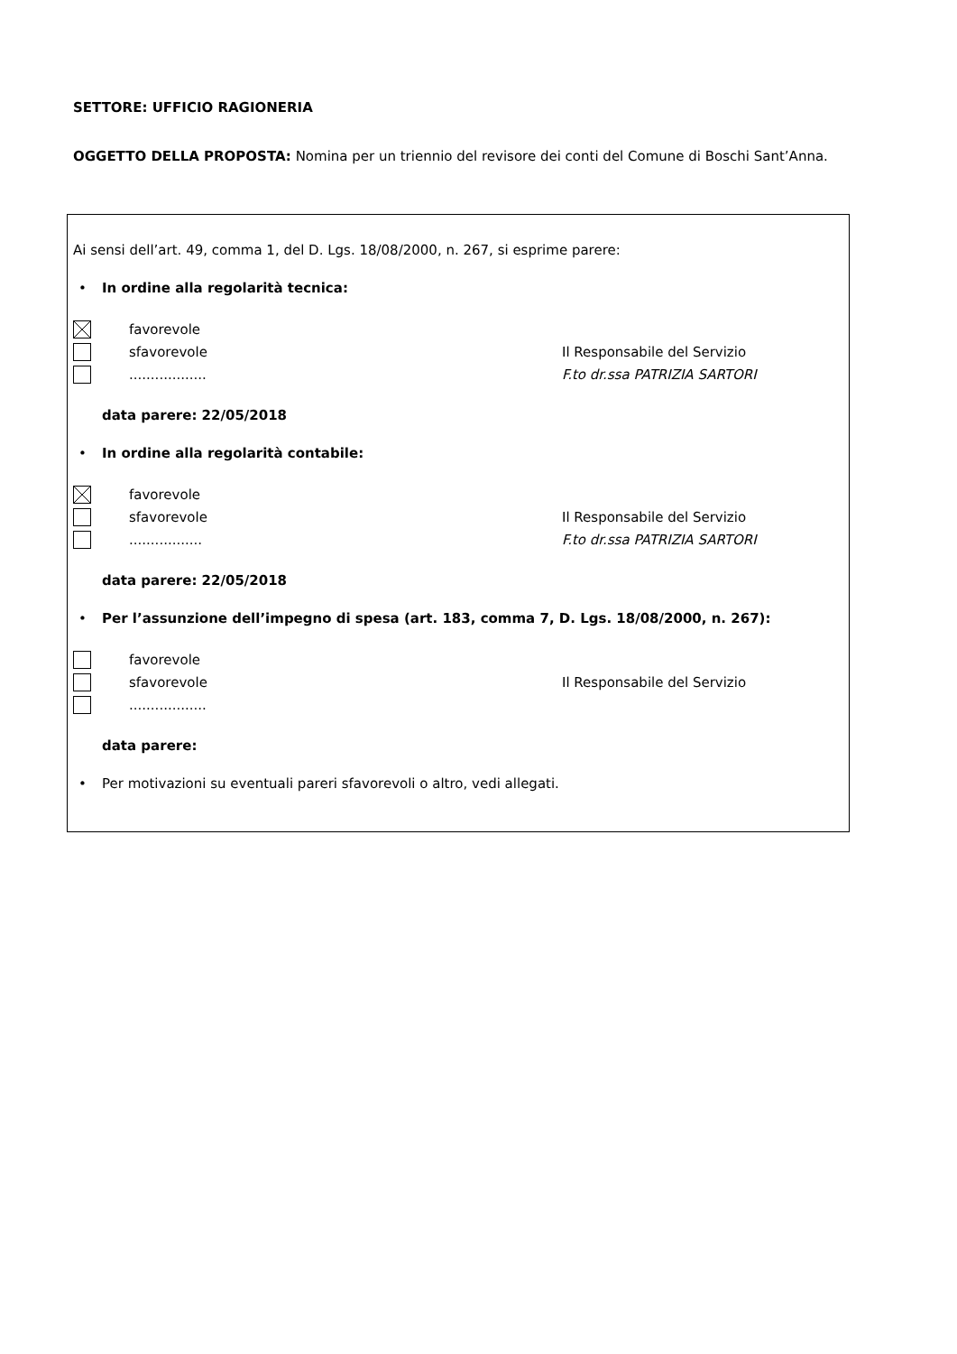SETTORE: UFFICIO RAGIONERIA
OGGETTO DELLA PROPOSTA: Nomina per un triennio del revisore dei conti del Comune di Boschi Sant’Anna.
Ai sensi dell’art. 49, comma 1, del D. Lgs. 18/08/2000, n. 267, si esprime parere:
• In ordine alla regolarità tecnica:
favorevole
sfavorevole Il Responsabile del Servizio
.................. F.to dr.ssa PATRIZIA SARTORI
data parere: 22/05/2018
• In ordine alla regolarità contabile:
favorevole
sfavorevole Il Responsabile del Servizio
................. F.to dr.ssa PATRIZIA SARTORI
data parere: 22/05/2018
• Per l’assunzione dell’impegno di spesa (art. 183, comma 7, D. Lgs. 18/08/2000, n. 267):
favorevole
sfavorevole Il Responsabile del Servizio
..................
data parere:
• Per motivazioni su eventuali pareri sfavorevoli o altro, vedi allegati.